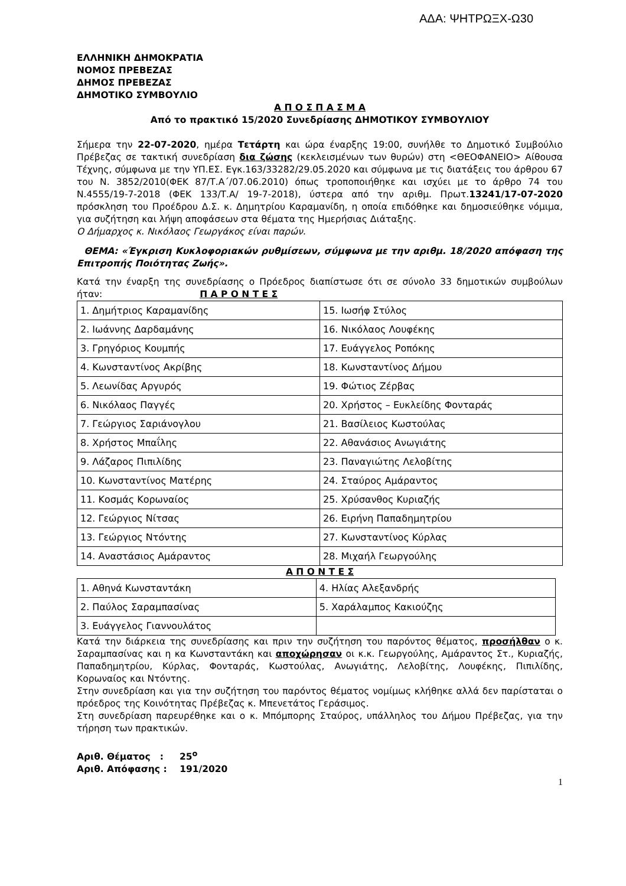ΑΔΑ: ΨΗΤΡΩΞΧ-Ω30
ΕΛΛΗΝΙΚΗ ΔΗΜΟΚΡΑΤΙΑ
ΝΟΜΟΣ ΠΡΕΒΕΖΑΣ
ΔΗΜΟΣ ΠΡΕΒΕΖΑΣ
ΔΗΜΟΤΙΚΟ ΣΥΜΒΟΥΛΙΟ
Α Π Ο Σ Π Α Σ Μ Α
Από το πρακτικό 15/2020 Συνεδρίασης ΔΗΜΟΤΙΚΟΥ ΣΥΜΒΟΥΛΙΟΥ
Σήμερα την 22-07-2020, ημέρα Τετάρτη και ώρα έναρξης 19:00, συνήλθε το Δημοτικό Συμβούλιο Πρέβεζας σε τακτική συνεδρίαση δια ζώσης (κεκλεισμένων των θυρών) στη <ΘΕΟΦΑΝΕΙΟ> Αίθουσα Τέχνης, σύμφωνα με την ΥΠ.ΕΣ. Εγκ.163/33282/29.05.2020 και σύμφωνα με τις διατάξεις του άρθρου 67 του Ν. 3852/2010(ΦΕΚ 87/Τ.Α΄/07.06.2010) όπως τροποποιήθηκε και ισχύει με το άρθρο 74 του Ν.4555/19-7-2018 (ΦΕΚ 133/Τ.Α/ 19-7-2018), ύστερα από την αριθμ. Πρωτ.13241/17-07-2020 πρόσκληση του Προέδρου Δ.Σ. κ. Δημητρίου Καραμανίδη, η οποία επιδόθηκε και δημοσιεύθηκε νόμιμα, για συζήτηση και λήψη αποφάσεων στα θέματα της Ημερήσιας Διάταξης.
Ο Δήμαρχος κ. Νικόλαος Γεωργάκος είναι παρών.
ΘΕΜΑ: «Έγκριση Κυκλοφοριακών ρυθμίσεων, σύμφωνα με την αριθμ. 18/2020 απόφαση της Επιτροπής Ποιότητας Ζωής».
Κατά την έναρξη της συνεδρίασης ο Πρόεδρος διαπίστωσε ότι σε σύνολο 33 δημοτικών συμβούλων ήταν: Π Α Ρ Ο Ν Τ Ε Σ
| 1. Δημήτριος Καραμανίδης | 15. Ιωσήφ Στύλος |
| 2. Ιωάννης Δαρδαμάνης | 16. Νικόλαος Λουφέκης |
| 3. Γρηγόριος Κουμπής | 17. Ευάγγελος Ροπόκης |
| 4. Κωνσταντίνος Ακρίβης | 18. Κωνσταντίνος Δήμου |
| 5. Λεωνίδας Αργυρός | 19. Φώτιος Ζέρβας |
| 6. Νικόλαος Παγγές | 20. Χρήστος – Ευκλείδης Φονταράς |
| 7. Γεώργιος Σαριάνογλου | 21. Βασίλειος Κωστούλας |
| 8. Χρήστος Μπαΐλης | 22. Αθανάσιος Ανωγιάτης |
| 9. Λάζαρος Πιπιλίδης | 23. Παναγιώτης Λελοβίτης |
| 10. Κωνσταντίνος Ματέρης | 24. Σταύρος Αμάραντος |
| 11. Κοσμάς Κορωναίος | 25. Χρύσανθος Κυριαζής |
| 12. Γεώργιος Νίτσας | 26. Ειρήνη Παπαδημητρίου |
| 13. Γεώργιος Ντόντης | 27. Κωνσταντίνος Κύρλας |
| 14. Αναστάσιος Αμάραντος | 28. Μιχαήλ Γεωργούλης |
Α Π Ο Ν Τ Ε Σ
| 1. Αθηνά Κωνσταντάκη | 4. Ηλίας Αλεξανδρής |
| 2. Παύλος Σαραμπασίνας | 5. Χαράλαμπος Κακιούζης |
| 3. Ευάγγελος Γιαννουλάτος | |
Κατά την διάρκεια της συνεδρίασης και πριν την συζήτηση του παρόντος θέματος, προσήλθαν ο κ. Σαραμπασίνας και η κα Κωνσταντάκη και αποχώρησαν οι κ.κ. Γεωργούλης, Αμάραντος Στ., Κυριαζής, Παπαδημητρίου, Κύρλας, Φονταράς, Κωστούλας, Ανωγιάτης, Λελοβίτης, Λουφέκης, Πιπιλίδης, Κορωναίος και Ντόντης.
Στην συνεδρίαση και για την συζήτηση του παρόντος θέματος νομίμως κλήθηκε αλλά δεν παρίσταται ο πρόεδρος της Κοινότητας Πρέβεζας κ. Μπενετάτος Γεράσιμος.
Στη συνεδρίαση παρευρέθηκε και ο κ. Μπόμπορης Σταύρος, υπάλληλος του Δήμου Πρέβεζας, για την τήρηση των πρακτικών.
Αριθ. Θέματος : 25<sup>ο</sup>
Αριθ. Απόφασης : 191/2020
1